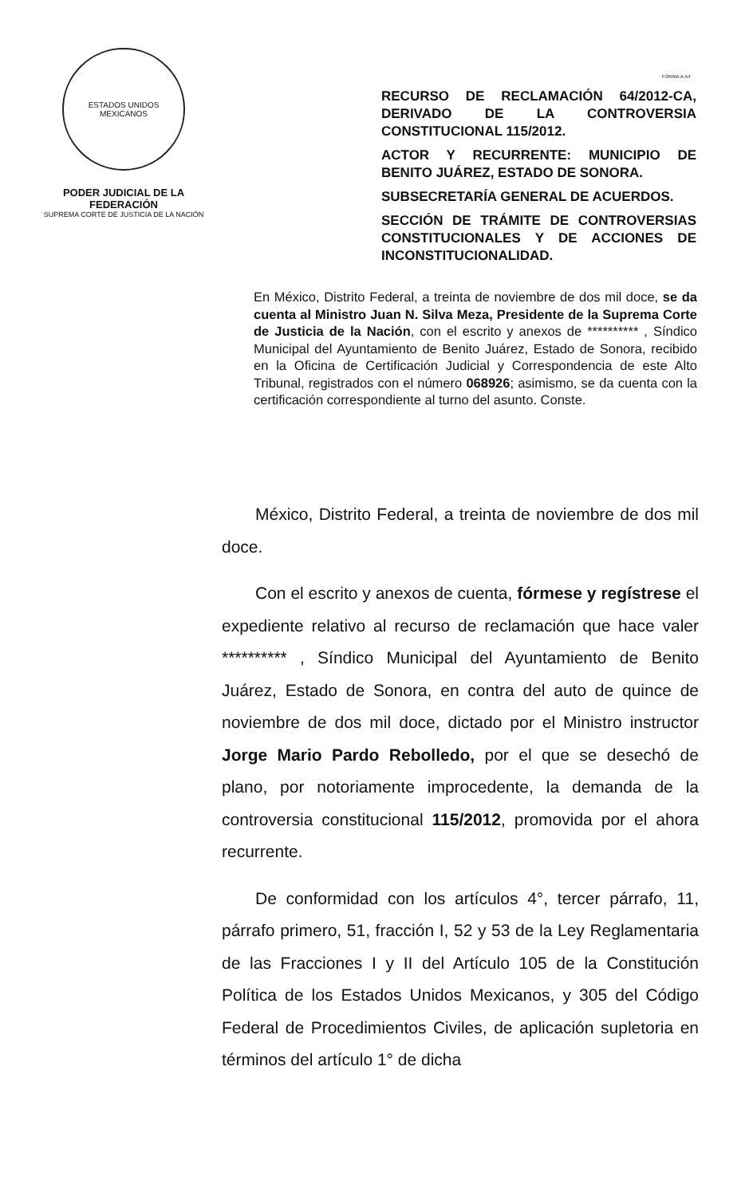ESTADOS UNIDOS MEXICANOS
PODER JUDICIAL DE LA FEDERACIÓN
SUPREMA CORTE DE JUSTICIA DE LA NACIÓN
FORMA A-54
RECURSO DE RECLAMACIÓN 64/2012-CA, DERIVADO DE LA CONTROVERSIA CONSTITUCIONAL 115/2012.
ACTOR Y RECURRENTE: MUNICIPIO DE BENITO JUÁREZ, ESTADO DE SONORA.
SUBSECRETARÍA GENERAL DE ACUERDOS.
SECCIÓN DE TRÁMITE DE CONTROVERSIAS CONSTITUCIONALES Y DE ACCIONES DE INCONSTITUCIONALIDAD.
En México, Distrito Federal, a treinta de noviembre de dos mil doce, se da cuenta al Ministro Juan N. Silva Meza, Presidente de la Suprema Corte de Justicia de la Nación, con el escrito y anexos de ********** , Síndico Municipal del Ayuntamiento de Benito Juárez, Estado de Sonora, recibido en la Oficina de Certificación Judicial y Correspondencia de este Alto Tribunal, registrados con el número 068926; asimismo, se da cuenta con la certificación correspondiente al turno del asunto. Conste.
México, Distrito Federal, a treinta de noviembre de dos mil doce.
Con el escrito y anexos de cuenta, fórmese y regístrese el expediente relativo al recurso de reclamación que hace valer ********** , Síndico Municipal del Ayuntamiento de Benito Juárez, Estado de Sonora, en contra del auto de quince de noviembre de dos mil doce, dictado por el Ministro instructor Jorge Mario Pardo Rebolledo, por el que se desechó de plano, por notoriamente improcedente, la demanda de la controversia constitucional 115/2012, promovida por el ahora recurrente.
De conformidad con los artículos 4°, tercer párrafo, 11, párrafo primero, 51, fracción I, 52 y 53 de la Ley Reglamentaria de las Fracciones I y II del Artículo 105 de la Constitución Política de los Estados Unidos Mexicanos, y 305 del Código Federal de Procedimientos Civiles, de aplicación supletoria en términos del artículo 1° de dicha